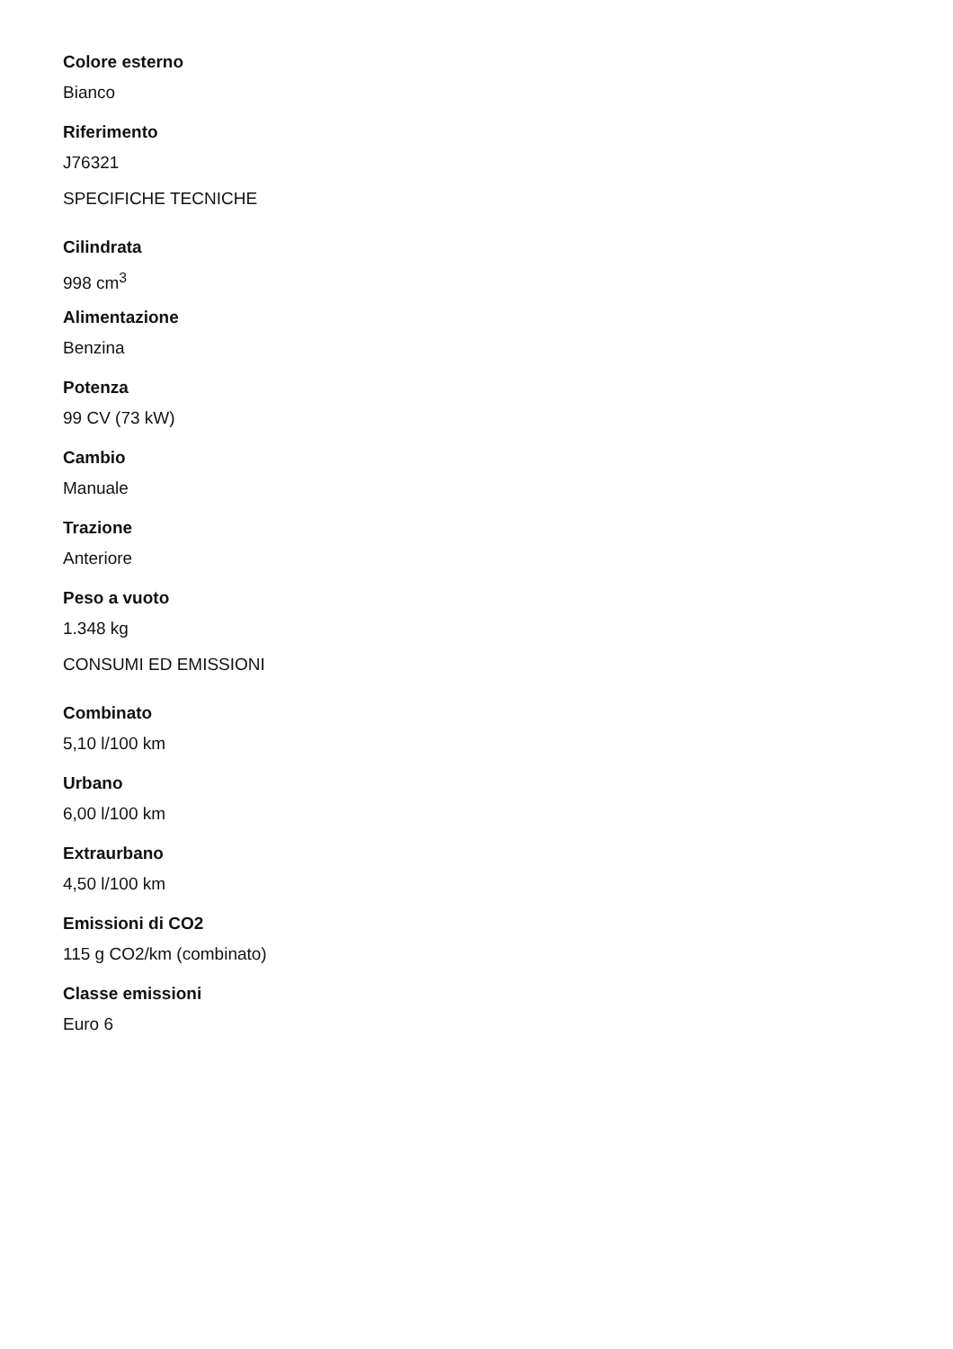Colore esterno
Bianco
Riferimento
J76321
SPECIFICHE TECNICHE
Cilindrata
998 cm<sup>3</sup>
Alimentazione
Benzina
Potenza
99 CV (73 kW)
Cambio
Manuale
Trazione
Anteriore
Peso a vuoto
1.348 kg
CONSUMI ED EMISSIONI
Combinato
5,10 l/100 km
Urbano
6,00 l/100 km
Extraurbano
4,50 l/100 km
Emissioni di CO2
115 g CO2/km (combinato)
Classe emissioni
Euro 6